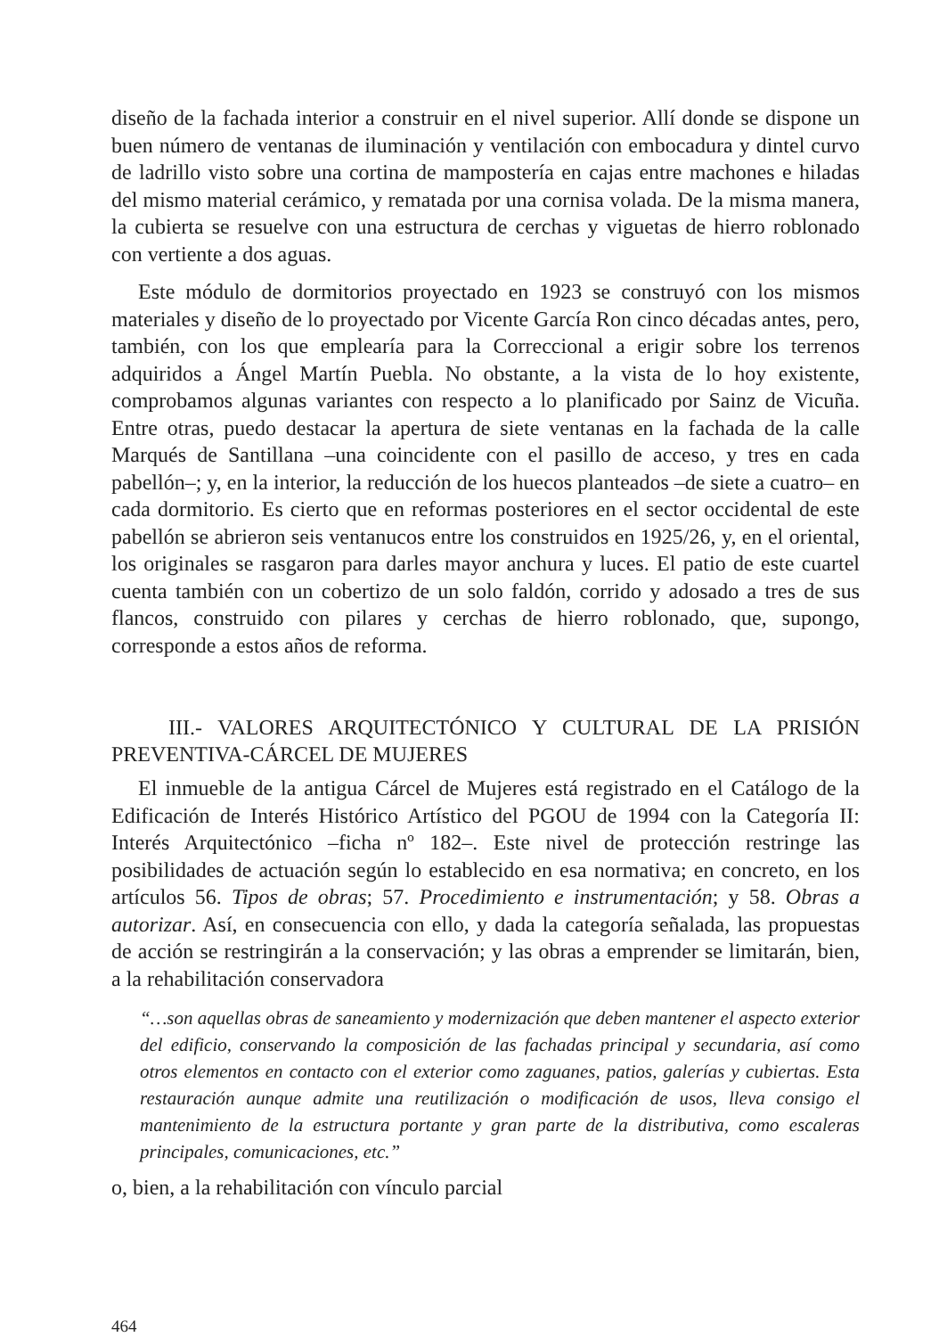diseño de la fachada interior a construir en el nivel superior. Allí donde se dispone un buen número de ventanas de iluminación y ventilación con embocadura y dintel curvo de ladrillo visto sobre una cortina de mampostería en cajas entre machones e hiladas del mismo material cerámico, y rematada por una cornisa volada. De la misma manera, la cubierta se resuelve con una estructura de cerchas y viguetas de hierro roblonado con vertiente a dos aguas.
Este módulo de dormitorios proyectado en 1923 se construyó con los mismos materiales y diseño de lo proyectado por Vicente García Ron cinco décadas antes, pero, también, con los que emplearía para la Correccional a erigir sobre los terrenos adquiridos a Ángel Martín Puebla. No obstante, a la vista de lo hoy existente, comprobamos algunas variantes con respecto a lo planificado por Sainz de Vicuña. Entre otras, puedo destacar la apertura de siete ventanas en la fachada de la calle Marqués de Santillana –una coincidente con el pasillo de acceso, y tres en cada pabellón–; y, en la interior, la reducción de los huecos planteados –de siete a cuatro– en cada dormitorio. Es cierto que en reformas posteriores en el sector occidental de este pabellón se abrieron seis ventanucos entre los construidos en 1925/26, y, en el oriental, los originales se rasgaron para darles mayor anchura y luces. El patio de este cuartel cuenta también con un cobertizo de un solo faldón, corrido y adosado a tres de sus flancos, construido con pilares y cerchas de hierro roblonado, que, supongo, corresponde a estos años de reforma.
III.- VALORES ARQUITECTÓNICO Y CULTURAL DE LA PRISIÓN PREVENTIVA-CÁRCEL DE MUJERES
El inmueble de la antigua Cárcel de Mujeres está registrado en el Catálogo de la Edificación de Interés Histórico Artístico del PGOU de 1994 con la Categoría II: Interés Arquitectónico –ficha nº 182–. Este nivel de protección restringe las posibilidades de actuación según lo establecido en esa normativa; en concreto, en los artículos 56. Tipos de obras; 57. Procedimiento e instrumentación; y 58. Obras a autorizar. Así, en consecuencia con ello, y dada la categoría señalada, las propuestas de acción se restringirán a la conservación; y las obras a emprender se limitarán, bien, a la rehabilitación conservadora
“…son aquellas obras de saneamiento y modernización que deben mantener el aspecto exterior del edificio, conservando la composición de las fachadas principal y secundaria, así como otros elementos en contacto con el exterior como zaguanes, patios, galerías y cubiertas. Esta restauración aunque admite una reutilización o modificación de usos, lleva consigo el mantenimiento de la estructura portante y gran parte de la distributiva, como escaleras principales, comunicaciones, etc.”
o, bien, a la rehabilitación con vínculo parcial
464